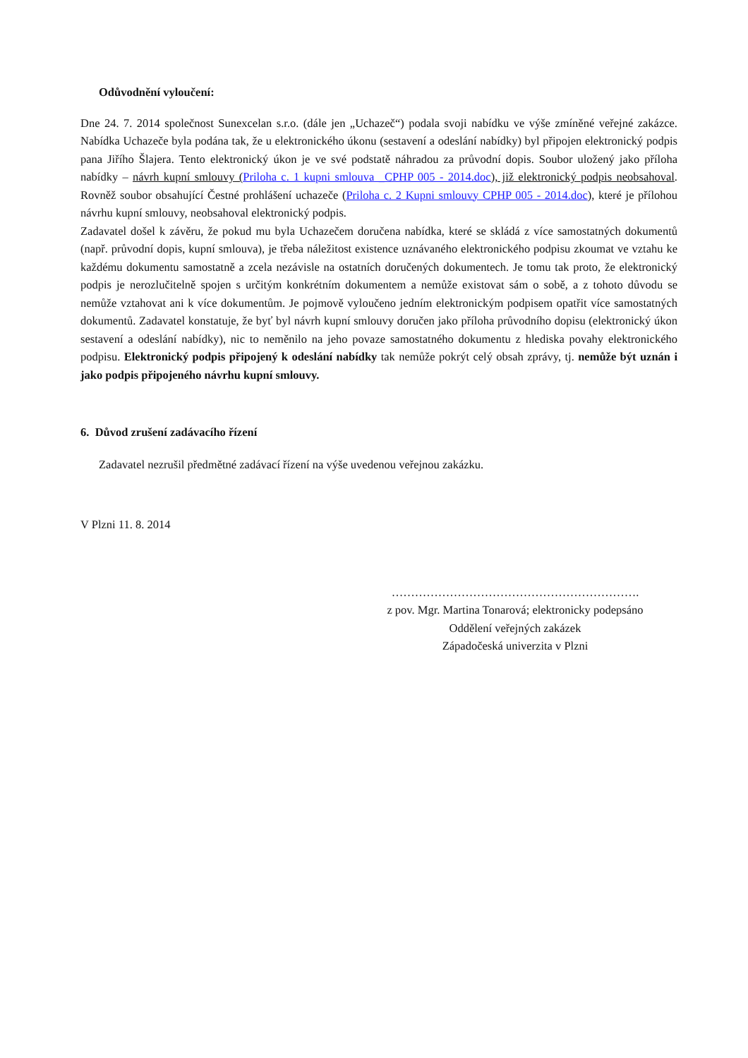Odůvodnění vyloučení:
Dne 24. 7. 2014 společnost Sunexcelan s.r.o. (dále jen „Uchazeč“) podala svoji nabídku ve výše zmíněné veřejné zakázce. Nabídka Uchazeče byla podána tak, že u elektronického úkonu (sestavení a odeslání nabídky) byl připojen elektronický podpis pana Jiřího Šlajera. Tento elektronický úkon je ve své podstatě náhradou za průvodní dopis. Soubor uložený jako příloha nabídky – návrh kupní smlouvy (Priloha c. 1 kupni smlouva _CPHP 005 - 2014.doc), již elektronický podpis neobsahoval. Rovněž soubor obsahující Čestné prohlášení uchazeče (Priloha c. 2 Kupni smlouvy CPHP 005 - 2014.doc), které je přílohou návrhu kupní smlouvy, neobsahoval elektronický podpis.
Zadavatel došel k závěru, že pokud mu byla Uchazečem doručena nabídka, které se skládá z více samostatných dokumentů (např. průvodní dopis, kupní smlouva), je třeba náležitost existence uznávaného elektronického podpisu zkoumat ve vztahu ke každému dokumentu samostatně a zcela nezávisle na ostatních doručených dokumentech. Je tomu tak proto, že elektronický podpis je nerozlučitelně spojen s určitým konkrétním dokumentem a nemůže existovat sám o sobě, a z tohoto důvodu se nemůže vztahovat ani k více dokumentům. Je pojmově vyloučeno jedním elektronickým podpisem opatřit více samostatných dokumentů. Zadavatel konstatuje, že byť byl návrh kupní smlouvy doručen jako příloha průvodního dopisu (elektronický úkon sestavení a odeslání nabídky), nic to neměnilo na jeho povaze samostatného dokumentu z hlediska povahy elektronického podpisu. Elektronický podpis připojený k odeslání nabídky tak nemůže pokrýt celý obsah zprávy, tj. nemůže být uznán i jako podpis připojeného návrhu kupní smlouvy.
6. Důvod zrušení zadávacího řízení
Zadavatel nezrušil předmětné zadávací řízení na výše uvedenou veřejnou zakázku.
V Plzni 11. 8. 2014
……………………………………………………….
z pov. Mgr. Martina Tonarová; elektronicky podepsáno
Oddělení veřejných zakázek
Západočeská univerzita v Plzni